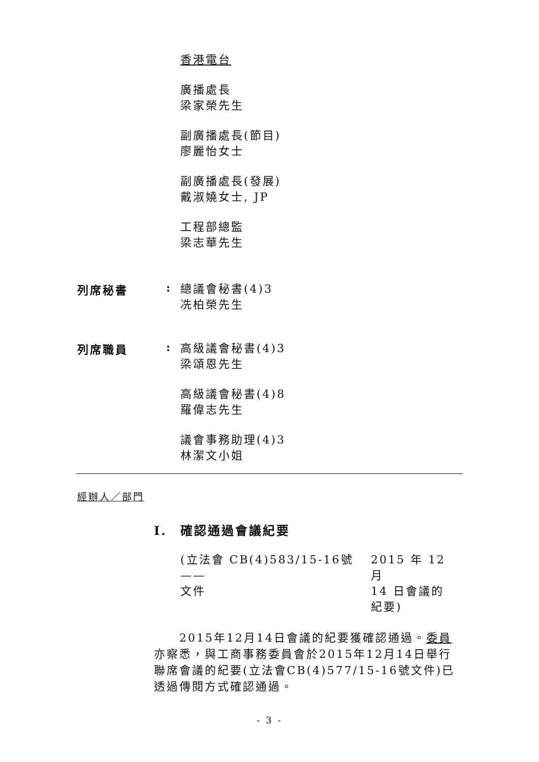香港電台
廣播處長
梁家榮先生
副廣播處長(節目)
廖麗怡女士
副廣播處長(發展)
戴淑嬈女士, JP
工程部總監
梁志華先生
列席秘書 :
總議會秘書(4)3
冼柏榮先生
列席職員 :
高級議會秘書(4)3
梁頌恩先生
高級議會秘書(4)8
羅偉志先生
議會事務助理(4)3
林潔文小姐
經辦人／部門
I. 確認通過會議紀要
(立法會 CB(4)583/15-16號 ——
文件
2015 年 12 月
14 日會議的
紀要)
　　2015年12月14日會議的紀要獲確認通過。委員亦察悉，與工商事務委員會於2015年12月14日舉行聯席會議的紀要(立法會CB(4)577/15-16號文件)已透過傳閱方式確認通過。
- 3 -